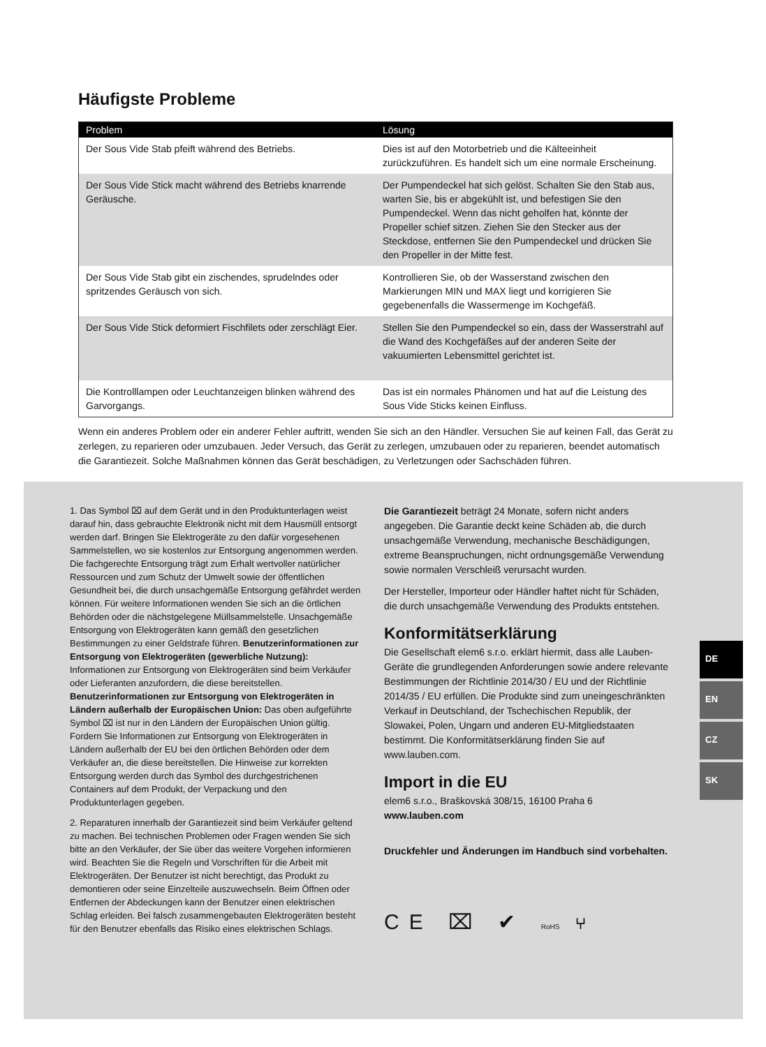Häufigste Probleme
| Problem | Lösung |
| --- | --- |
| Der Sous Vide Stab pfeift während des Betriebs. | Dies ist auf den Motorbetrieb und die Kälteeinheit zurückzuführen. Es handelt sich um eine normale Erscheinung. |
| Der Sous Vide Stick macht während des Betriebs knarrende Geräusche. | Der Pumpendeckel hat sich gelöst. Schalten Sie den Stab aus, warten Sie, bis er abgekühlt ist, und befestigen Sie den Pumpendeckel. Wenn das nicht geholfen hat, könnte der Propeller schief sitzen. Ziehen Sie den Stecker aus der Steckdose, entfernen Sie den Pumpendeckel und drücken Sie den Propeller in der Mitte fest. |
| Der Sous Vide Stab gibt ein zischendes, sprudelndes oder spritzendes Geräusch von sich. | Kontrollieren Sie, ob der Wasserstand zwischen den Markierungen MIN und MAX liegt und korrigieren Sie gegebenenfalls die Wassermenge im Kochgefäß. |
| Der Sous Vide Stick deformiert Fischfilets oder zerschlägt Eier. | Stellen Sie den Pumpendeckel so ein, dass der Wasserstrahl auf die Wand des Kochgefäßes auf der anderen Seite der vakuumierten Lebensmittel gerichtet ist. |
| Die Kontrolllampen oder Leuchtanzeigen blinken während des Garvorgangs. | Das ist ein normales Phänomen und hat auf die Leistung des Sous Vide Sticks keinen Einfluss. |
Wenn ein anderes Problem oder ein anderer Fehler auftritt, wenden Sie sich an den Händler. Versuchen Sie auf keinen Fall, das Gerät zu zerlegen, zu reparieren oder umzubauen. Jeder Versuch, das Gerät zu zerlegen, umzubauen oder zu reparieren, beendet automatisch die Garantiezeit. Solche Maßnahmen können das Gerät beschädigen, zu Verletzungen oder Sachschäden führen.
1. Das Symbol ⌧ auf dem Gerät und in den Produktunterlagen weist darauf hin, dass gebrauchte Elektronik nicht mit dem Hausmüll entsorgt werden darf. Bringen Sie Elektrogeräte zu den dafür vorgesehenen Sammelstellen, wo sie kostenlos zur Entsorgung angenommen werden. Die fachgerechte Entsorgung trägt zum Erhalt wertvoller natürlicher Ressourcen und zum Schutz der Umwelt sowie der öffentlichen Gesundheit bei, die durch unsachgemäße Entsorgung gefährdet werden können. Für weitere Informationen wenden Sie sich an die örtlichen Behörden oder die nächstgelegene Müllsammelstelle. Unsachgemäße Entsorgung von Elektrogeräten kann gemäß den gesetzlichen Bestimmungen zu einer Geldstrafe führen. Benutzerinformationen zur Entsorgung von Elektrogeräten (gewerbliche Nutzung): Informationen zur Entsorgung von Elektrogeräten sind beim Verkäufer oder Lieferanten anzufordern, die diese bereitstellen. Benutzerinformationen zur Entsorgung von Elektrogeräten in Ländern außerhalb der Europäischen Union: Das oben aufgeführte Symbol ⌧ ist nur in den Ländern der Europäischen Union gültig. Fordern Sie Informationen zur Entsorgung von Elektrogeräten in Ländern außerhalb der EU bei den örtlichen Behörden oder dem Verkäufer an, die diese bereitstellen. Die Hinweise zur korrekten Entsorgung werden durch das Symbol des durchgestrichenen Containers auf dem Produkt, der Verpackung und den Produktunterlagen gegeben.
2. Reparaturen innerhalb der Garantiezeit sind beim Verkäufer geltend zu machen. Bei technischen Problemen oder Fragen wenden Sie sich bitte an den Verkäufer, der Sie über das weitere Vorgehen informieren wird. Beachten Sie die Regeln und Vorschriften für die Arbeit mit Elektrogeräten. Der Benutzer ist nicht berechtigt, das Produkt zu demontieren oder seine Einzelteile auszuwechseln. Beim Öffnen oder Entfernen der Abdeckungen kann der Benutzer einen elektrischen Schlag erleiden. Bei falsch zusammengebauten Elektrogeräten besteht für den Benutzer ebenfalls das Risiko eines elektrischen Schlags.
Die Garantiezeit beträgt 24 Monate, sofern nicht anders angegeben. Die Garantie deckt keine Schäden ab, die durch unsachgemäße Verwendung, mechanische Beschädigungen, extreme Beanspruchungen, nicht ordnungsgemäße Verwendung sowie normalen Verschleiß verursacht wurden.
Der Hersteller, Importeur oder Händler haftet nicht für Schäden, die durch unsachgemäße Verwendung des Produkts entstehen.
Konformitätserklärung
Die Gesellschaft elem6 s.r.o. erklärt hiermit, dass alle Lauben-Geräte die grundlegenden Anforderungen sowie andere relevante Bestimmungen der Richtlinie 2014/30 / EU und der Richtlinie 2014/35 / EU erfüllen. Die Produkte sind zum uneingeschränkten Verkauf in Deutschland, der Tschechischen Republik, der Slowakei, Polen, Ungarn und anderen EU-Mitgliedstaaten bestimmt. Die Konformitätserklärung finden Sie auf www.lauben.com.
Import in die EU
elem6 s.r.o., Braškovská 308/15, 16100 Praha 6
www.lauben.com
Druckfehler und Änderungen im Handbuch sind vorbehalten.
CE ⌧ ✔ RoHS ⑂
DE
EN
CZ
SK